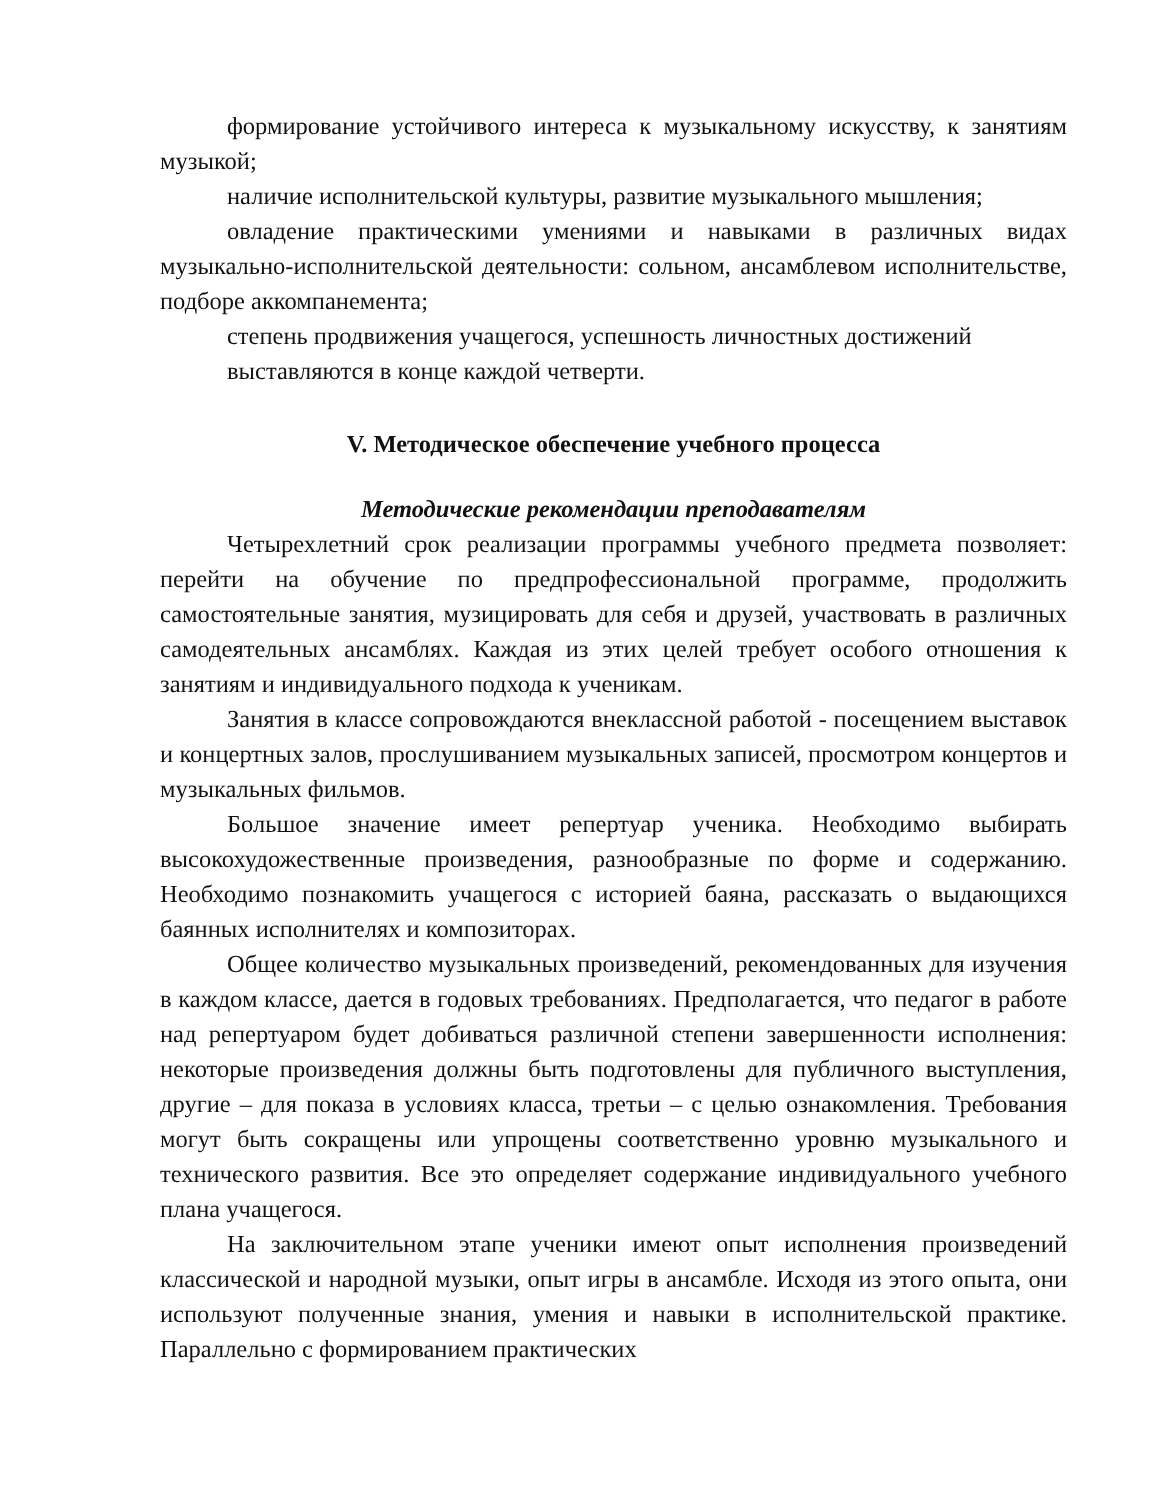формирование устойчивого интереса к музыкальному искусству, к занятиям музыкой;
наличие исполнительской культуры, развитие музыкального мышления;
овладение практическими умениями и навыками в различных видах музыкально-исполнительской деятельности: сольном, ансамблевом исполнительстве, подборе аккомпанемента;
степень продвижения учащегося, успешность личностных достижений
выставляются в конце каждой четверти.
V. Методическое обеспечение учебного процесса
Методические рекомендации преподавателям
Четырехлетний срок реализации программы учебного предмета позволяет: перейти на обучение по предпрофессиональной программе, продолжить самостоятельные занятия, музицировать для себя и друзей, участвовать в различных самодеятельных ансамблях. Каждая из этих целей требует особого отношения к занятиям и индивидуального подхода к ученикам.
Занятия в классе сопровождаются внеклассной работой - посещением выставок и концертных залов, прослушиванием музыкальных записей, просмотром концертов и музыкальных фильмов.
Большое значение имеет репертуар ученика. Необходимо выбирать высокохудожественные произведения, разнообразные по форме и содержанию. Необходимо познакомить учащегося с историей баяна, рассказать о выдающихся баянных исполнителях и композиторах.
Общее количество музыкальных произведений, рекомендованных для изучения в каждом классе, дается в годовых требованиях. Предполагается, что педагог в работе над репертуаром будет добиваться различной степени завершенности исполнения: некоторые произведения должны быть подготовлены для публичного выступления, другие – для показа в условиях класса, третьи – с целью ознакомления. Требования могут быть сокращены или упрощены соответственно уровню музыкального и технического развития. Все это определяет содержание индивидуального учебного плана учащегося.
На заключительном этапе ученики имеют опыт исполнения произведений классической и народной музыки, опыт игры в ансамбле. Исходя из этого опыта, они используют полученные знания, умения и навыки в исполнительской практике. Параллельно с формированием практических